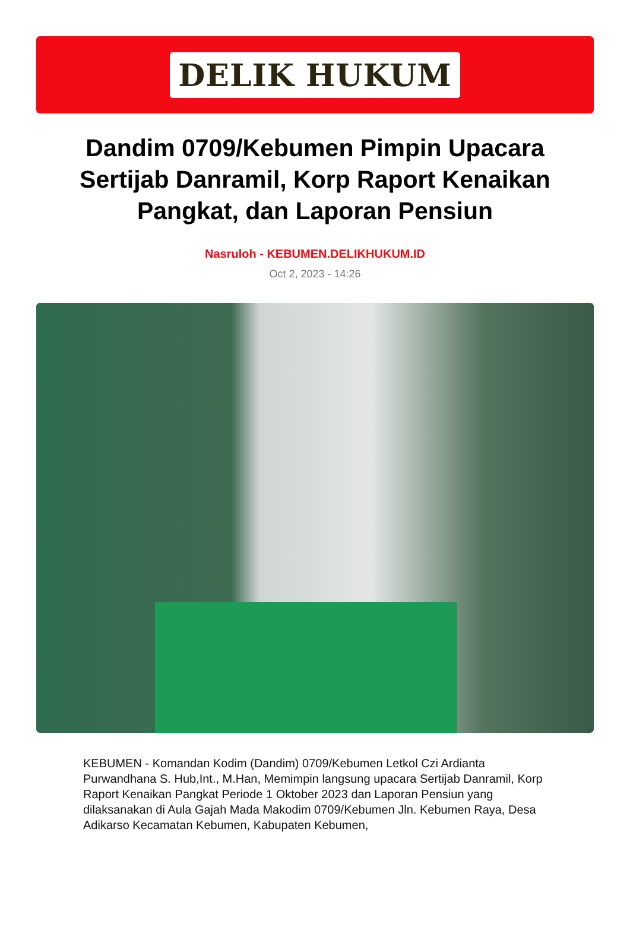DELIK HUKUM
Dandim 0709/Kebumen Pimpin Upacara Sertijab Danramil, Korp Raport Kenaikan Pangkat, dan Laporan Pensiun
Nasruloh - KEBUMEN.DELIKHUKUM.ID
Oct 2, 2023 - 14:26
KEBUMEN - Komandan Kodim (Dandim) 0709/Kebumen Letkol Czi Ardianta Purwandhana S. Hub,Int., M.Han, Memimpin langsung upacara Sertijab Danramil, Korp Raport Kenaikan Pangkat Periode 1 Oktober 2023 dan Laporan Pensiun yang dilaksanakan di Aula Gajah Mada Makodim 0709/Kebumen Jln. Kebumen Raya, Desa Adikarso Kecamatan Kebumen, Kabupaten Kebumen,